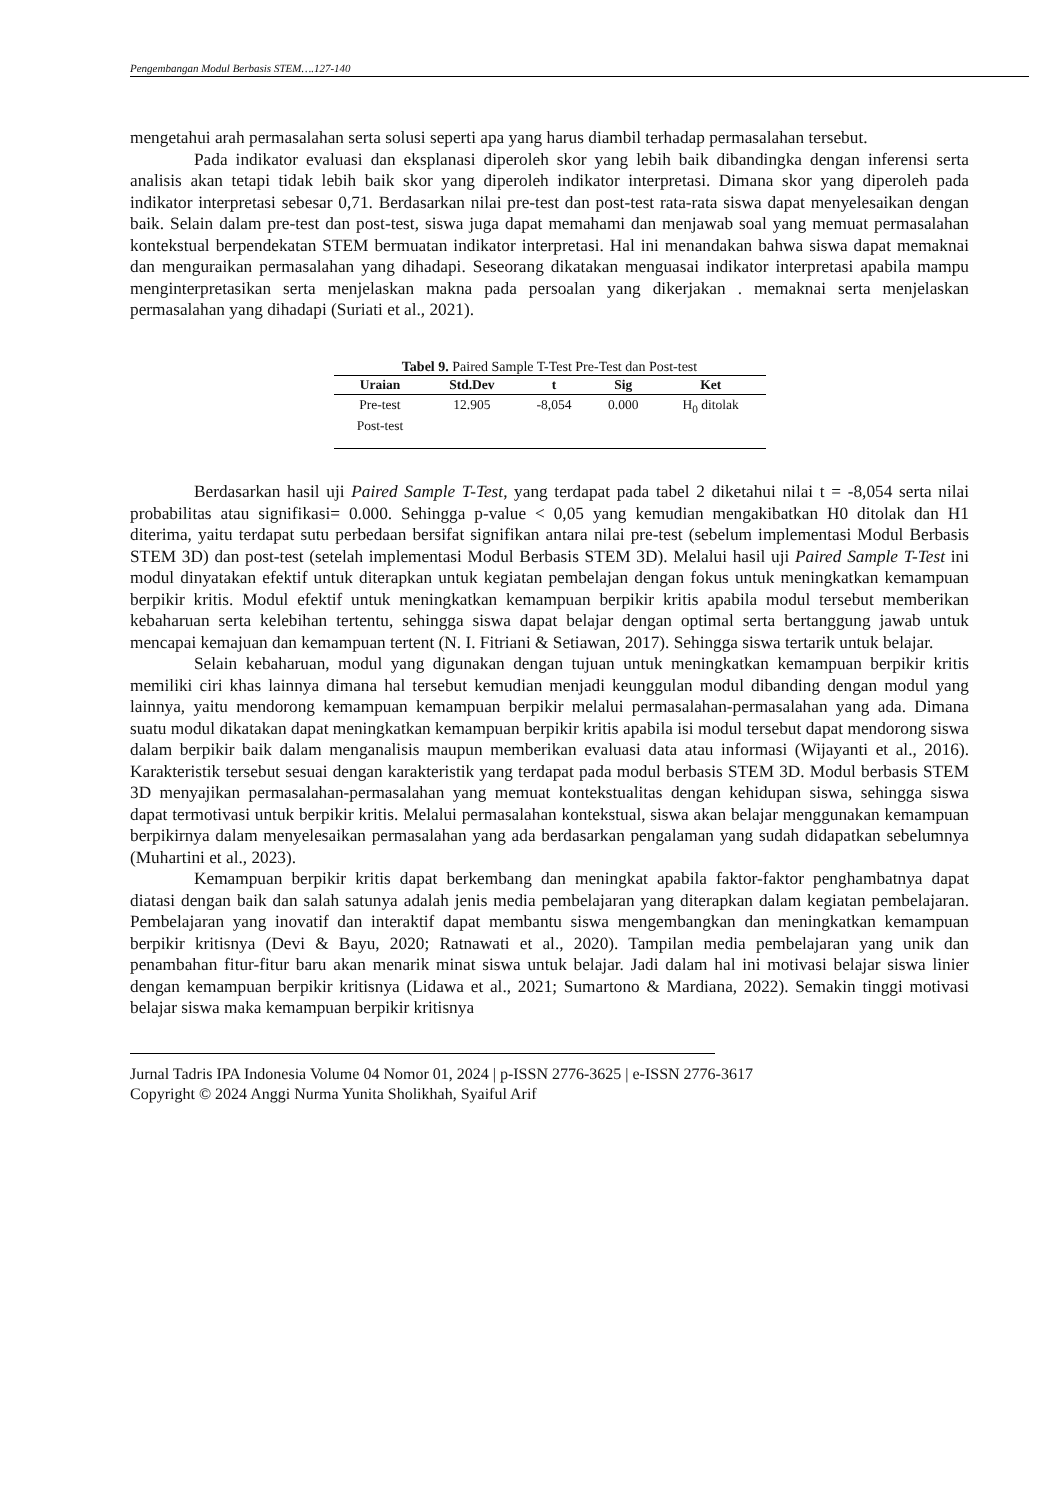Pengembangan Modul Berbasis STEM….127-140
mengetahui arah permasalahan serta solusi seperti apa yang harus diambil terhadap permasalahan tersebut.
Pada indikator evaluasi dan eksplanasi diperoleh skor yang lebih baik dibandingka dengan inferensi serta analisis akan tetapi tidak lebih baik skor yang diperoleh indikator interpretasi. Dimana skor yang diperoleh pada indikator interpretasi sebesar 0,71. Berdasarkan nilai pre-test dan post-test rata-rata siswa dapat menyelesaikan dengan baik. Selain dalam pre-test dan post-test, siswa juga dapat memahami dan menjawab soal yang memuat permasalahan kontekstual berpendekatan STEM bermuatan indikator interpretasi. Hal ini menandakan bahwa siswa dapat memaknai dan menguraikan permasalahan yang dihadapi. Seseorang dikatakan menguasai indikator interpretasi apabila mampu menginterpretasikan serta menjelaskan makna pada persoalan yang dikerjakan . memaknai serta menjelaskan permasalahan yang dihadapi (Suriati et al., 2021).
Tabel 9. Paired Sample T-Test Pre-Test dan Post-test
| Uraian | Std.Dev | t | Sig | Ket |
| --- | --- | --- | --- | --- |
| Pre-test | 12.905 | -8,054 | 0.000 | H<sub>0</sub> ditolak |
| Post-test | | | | |
Berdasarkan hasil uji Paired Sample T-Test, yang terdapat pada tabel 2 diketahui nilai t = -8,054 serta nilai probabilitas atau signifikasi= 0.000. Sehingga p-value < 0,05 yang kemudian mengakibatkan H0 ditolak dan H1 diterima, yaitu terdapat sutu perbedaan bersifat signifikan antara nilai pre-test (sebelum implementasi Modul Berbasis STEM 3D) dan post-test (setelah implementasi Modul Berbasis STEM 3D). Melalui hasil uji Paired Sample T-Test ini modul dinyatakan efektif untuk diterapkan untuk kegiatan pembelajan dengan fokus untuk meningkatkan kemampuan berpikir kritis. Modul efektif untuk meningkatkan kemampuan berpikir kritis apabila modul tersebut memberikan kebaharuan serta kelebihan tertentu, sehingga siswa dapat belajar dengan optimal serta bertanggung jawab untuk mencapai kemajuan dan kemampuan tertent (N. I. Fitriani & Setiawan, 2017). Sehingga siswa tertarik untuk belajar.
Selain kebaharuan, modul yang digunakan dengan tujuan untuk meningkatkan kemampuan berpikir kritis memiliki ciri khas lainnya dimana hal tersebut kemudian menjadi keunggulan modul dibanding dengan modul yang lainnya, yaitu mendorong kemampuan kemampuan berpikir melalui permasalahan-permasalahan yang ada. Dimana suatu modul dikatakan dapat meningkatkan kemampuan berpikir kritis apabila isi modul tersebut dapat mendorong siswa dalam berpikir baik dalam menganalisis maupun memberikan evaluasi data atau informasi (Wijayanti et al., 2016). Karakteristik tersebut sesuai dengan karakteristik yang terdapat pada modul berbasis STEM 3D. Modul berbasis STEM 3D menyajikan permasalahan-permasalahan yang memuat kontekstualitas dengan kehidupan siswa, sehingga siswa dapat termotivasi untuk berpikir kritis. Melalui permasalahan kontekstual, siswa akan belajar menggunakan kemampuan berpikirnya dalam menyelesaikan permasalahan yang ada berdasarkan pengalaman yang sudah didapatkan sebelumnya (Muhartini et al., 2023).
Kemampuan berpikir kritis dapat berkembang dan meningkat apabila faktor-faktor penghambatnya dapat diatasi dengan baik dan salah satunya adalah jenis media pembelajaran yang diterapkan dalam kegiatan pembelajaran. Pembelajaran yang inovatif dan interaktif dapat membantu siswa mengembangkan dan meningkatkan kemampuan berpikir kritisnya (Devi & Bayu, 2020; Ratnawati et al., 2020). Tampilan media pembelajaran yang unik dan penambahan fitur-fitur baru akan menarik minat siswa untuk belajar. Jadi dalam hal ini motivasi belajar siswa linier dengan kemampuan berpikir kritisnya (Lidawa et al., 2021; Sumartono & Mardiana, 2022). Semakin tinggi motivasi belajar siswa maka kemampuan berpikir kritisnya
Jurnal Tadris IPA Indonesia Volume 04 Nomor 01, 2024 | p-ISSN 2776-3625 | e-ISSN 2776-3617
Copyright © 2024 Anggi Nurma Yunita Sholikhah, Syaiful Arif